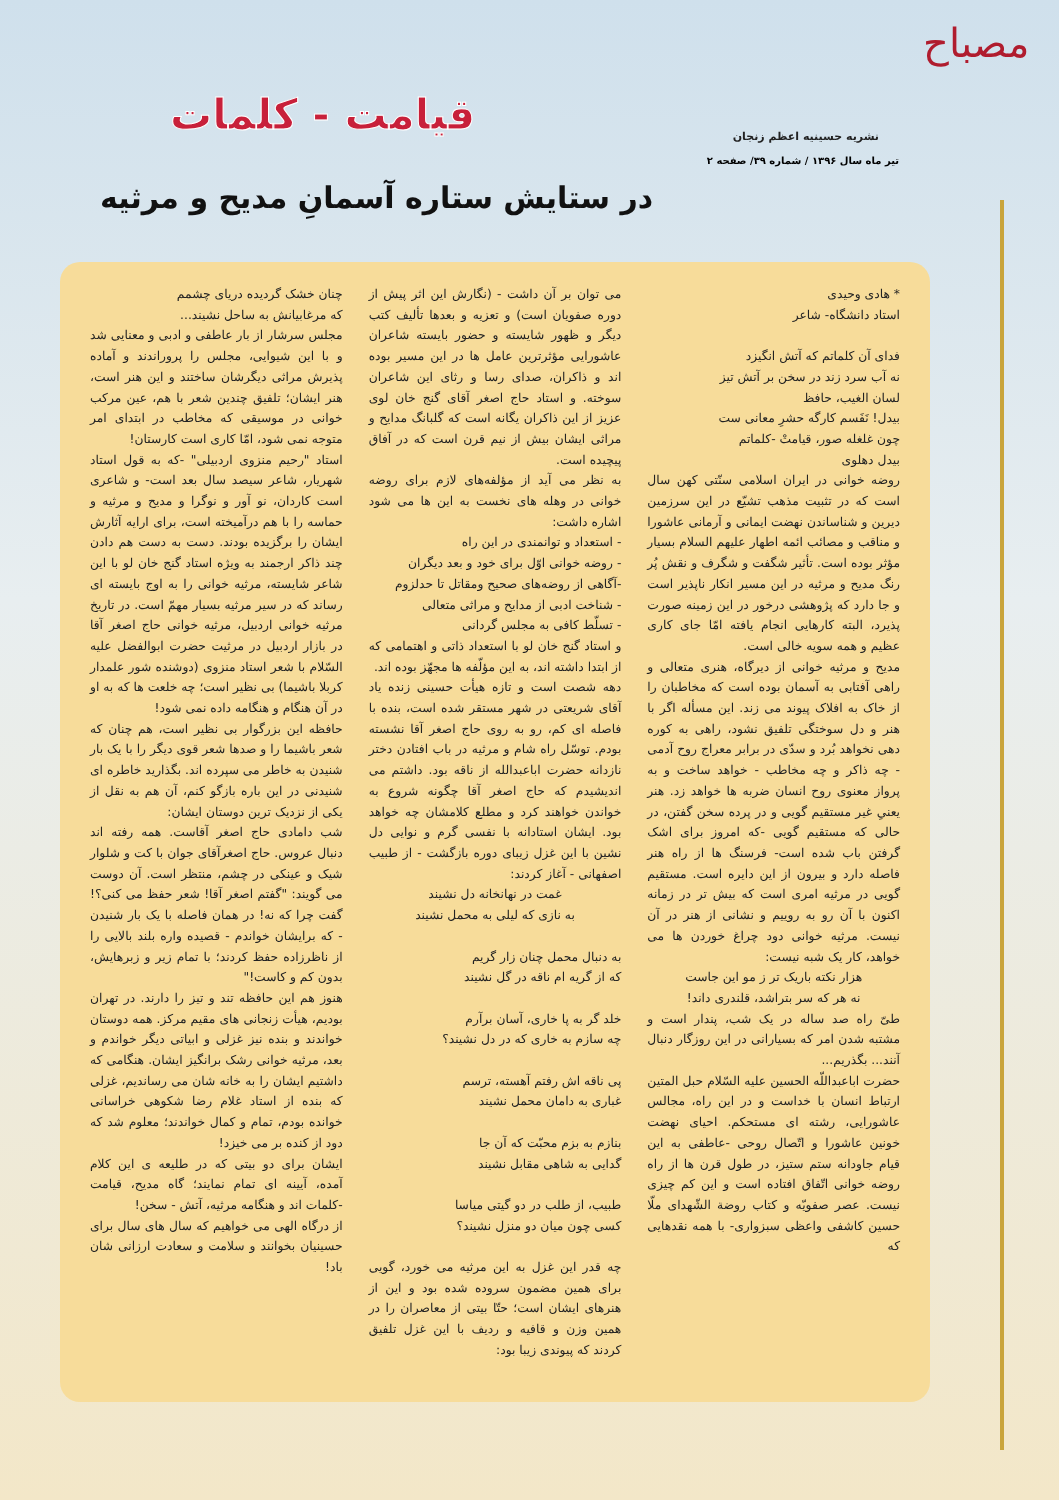مصباح
نشریه حسینیه اعظم زنجان
تیر ماه سال ۱۳۹۶ / شماره ۳۹/ صفحه ۲
قیامت - کلمات
در ستایش ستاره آسمانِ مدیح و مرثیه
* هادی وحیدی
استاد دانشگاه- شاعر
فدای آن کلماتم که آتش انگیزد
نه آب سرد زند در سخن بر آتش تیز
لسان الغیب، حافظ
بیدل! نَفَسم کارگه حشرِ معانی ست
چون غلغله صور، قیامتْ -کلماتم
بیدل دهلوی
روضه خوانی در ایران اسلامی سنّتی کهن سال است که در تثبیت مذهب تشیّع در این سرزمین دیرین و شناساندن نهضت ایمانی و آرمانی عاشورا و مناقب و مصائب ائمه اطهار علیهم السلام بسیار مؤثر بوده است. تأثیر شگفت و شگرف و نقش پُر رنگ مدیح و مرثیه در این مسیر انکار ناپذیر است و جا دارد که پژوهشی درخور در این زمینه صورت پذیرد، البته کارهایی انجام یافته امّا جای کاری عظیم و همه سویه خالی است.
مدیح و مرثیه خوانی از دیرگاه، هنری متعالی و راهی آفتابی به آسمان بوده است که مخاطبان را از خاک به افلاک پیوند می زند. این مسأله اگر با هنر و دل سوختگی تلفیق نشود، راهی به کوره دهی نخواهد بُرد و سدّی در برابر معراج روح آدمی - چه ذاکر و چه مخاطب - خواهد ساخت و به پرواز معنوی روح انسان ضربه ها خواهد زد. هنر یعنیِ غیر مستقیم گویی و در پرده سخن گفتن، در حالی که مستقیم گویی -که امروز برای اشک گرفتن باب شده است- فرسنگ ها از راه هنر فاصله دارد و بیرون از این دایره است. مستقیم گویی در مرثیه امری است که بیش تر در زمانه اکنون با آن رو به روییم و نشانی از هنر در آن نیست. مرثیه خوانی دود چراغ خوردن ها می خواهد، کار یک شبه نیست:
هزار نکته باریک تر ز مو این جاست
نه هر که سر بتراشد، قلندری داند!
طیّ راه صد ساله در یک شب، پندار است و مشتبه شدن امر که بسیارانی در این روزگار دنبال آنند... بگذریم...
حضرت اباعبداللّه الحسین علیه السّلام حبل المتین ارتباط انسان با خداست و در این راه، مجالس عاشورایی، رشته ای مستحکم. احیای نهضت خونین عاشورا و اتّصال روحی -عاطفی به این قیام جاودانه ستم ستیز، در طول قرن ها از راه روضه خوانی اتّفاق افتاده است و این کم چیزی نیست. عصر صفویّه و کتاب روضة الشّهدای ملّا حسین کاشفی واعظی سبزواری- با همه نقدهایی که
می توان بر آن داشت - (نگارش این اثر پیش از دوره صفویان است) و تعزیه و بعدها تألیف کتب دیگر و ظهور شایسته و حضور بایسته شاعران عاشورایی مؤثرترین عامل ها در این مسیر بوده اند و ذاکران، صدای رسا و رثای این شاعران سوخته. و استاد حاج اصغر آقای گنج خان لوی عزیز از این ذاکران یگانه است که گلبانگ مدایح و مراثی ایشان بیش از نیم قرن است که در آفاق پیچیده است.
به نظر می آید از مؤلفه‌های لازم برای روضه خوانی در وهله های نخست به این ها می شود اشاره داشت:
- استعداد و توانمندی در این راه
- روضه خوانی اوّل برای خود و بعد دیگران
-آگاهی از روضه‌های صحیح ومقاتل تا حدلزوم
- شناخت ادبی از مدایح و مراثی متعالی
- تسلّط کافی به مجلس گردانی
و استاد گنج خان لو با استعداد ذاتی و اهتمامی که از ابتدا داشته اند، به این مؤلّفه ها مجهّز بوده اند.
دهه شصت است و تازه هیأت حسینی زنده یاد آقای شریعتی در شهر مستقر شده است، بنده با فاصله ای کم، رو به روی حاج اصغر آقا نشسته بودم. توسّل راه شام و مرثیه در باب افتادن دختر نازدانه حضرت اباعبدالله از ناقه بود. داشتم می اندیشیدم که حاج اصغر آقا چگونه شروع به خواندن خواهند کرد و مطلع کلامشان چه خواهد بود. ایشان استادانه با نفسی گرم و نوایی دل نشین با این غزل زیبای دوره بازگشت - از طبیب اصفهانی - آغاز کردند:
غمت در نهانخانه دل نشیند
به نازی که لیلی به محمل نشیند
به دنبال محمل چنان زار گریم
که از گریه ام ناقه در گل نشیند
خلد گر به پا خاری، آسان برآرم
چه سازم به خاری که در دل نشیند؟
پی ناقه اش رفتم آهسته، ترسم
غباری به دامان محمل نشیند
بنازم به بزم محبّت که آن جا
گدایی به شاهی مقابل نشیند
طبیب، از طلب در دو گیتی میاسا
کسی چون میان دو منزل نشیند؟
چه قدر این غزل به این مرثیه می خورد، گویی برای همین مضمون سروده شده بود و این از هنرهای ایشان است؛ حتّا بیتی از معاصران را در همین وزن و قافیه و ردیف با این غزل تلفیق کردند که پیوندی زیبا بود:
چنان خشک گردیده دریای چشمم
که مرغابیانش به ساحل نشیند...
مجلس سرشار از بار عاطفی و ادبی و معنایی شد و با این شیوایی، مجلس را پروراندند و آماده پذیرش مراثی دیگرشان ساختند و این هنر است، هنر ایشان؛ تلفیق چندین شعر با هم، عین مرکب خوانی در موسیقی که مخاطب در ابتدای امر متوجه نمی شود، امّا کاری است کارستان!
استاد "رحیم منزوی اردبیلی" -که به قول استاد شهریار، شاعر سیصد سال بعد است- و شاعری است کاردان، نو آور و نوگرا و مدیح و مرثیه و حماسه را با هم درآمیخته است، برای ارایه آثارش ایشان را برگزیده بودند. دست به دست هم دادن چند ذاکر ارجمند به ویژه استاد گنج خان لو با این شاعر شایسته، مرثیه خوانی را به اوج بایسته ای رساند که در سیر مرثیه بسیار مهمّ است. در تاریخ مرثیه خوانی اردبیل، مرثیه خوانی حاج اصغر آقا در بازار اردبیل در مرثیت حضرت ابوالفضل علیه السّلام با شعر استاد منزوی (دوشنده شور علمدار کربلا باشیما) بی نظیر است؛ چه خلعت ها که به او در آن هنگام و هنگامه داده نمی شود!
حافظه این بزرگوار بی نظیر است، هم چنان که شعر باشیما را و صدها شعر قوی دیگر را با یک بار شنیدن به خاطر می سپرده اند. بگذارید خاطره ای شنیدنی در این باره بازگو کنم، آن هم به نقل از یکی از نزدیک ترین دوستان ایشان:
شب دامادی حاج اصغر آقاست. همه رفته اند دنبال عروس. حاج اصغرآقای جوان با کت و شلوار شیک و عینکی در چشم، منتظر است. آن دوست می گویند: "گفتم اصغر آقا! شعر حفظ می کنی؟! گفت چرا که نه! در همان فاصله با یک بار شنیدن - که برایشان خواندم - قصیده واره بلند بالایی را از ناظرزاده حفظ کردند؛ با تمام زیر و زبرهایش، بدون کم و کاست!"
هنوز هم این حافظه تند و تیز را دارند. در تهران بودیم، هیأت زنجانی های مقیم مرکز. همه دوستان خواندند و بنده نیز غزلی و ابیاتی دیگر خواندم و بعد، مرثیه خوانی رشک برانگیز ایشان. هنگامی که داشتیم ایشان را به خانه شان می رساندیم، غزلی که بنده از استاد غلام رضا شکوهی خراسانی خوانده بودم، تمام و کمال خواندند؛ معلوم شد که دود از کنده بر می خیزد!
ایشان برای دو بیتی که در طلیعه ی این کلام آمده، آیینه ای تمام نمایند؛ گاه مدیح، قیامت -کلمات اند و هنگامه مرثیه، آتش - سخن!
از درگاه الهی می خواهیم که سال های سال برای حسینیان بخوانند و سلامت و سعادت ارزانی شان باد!